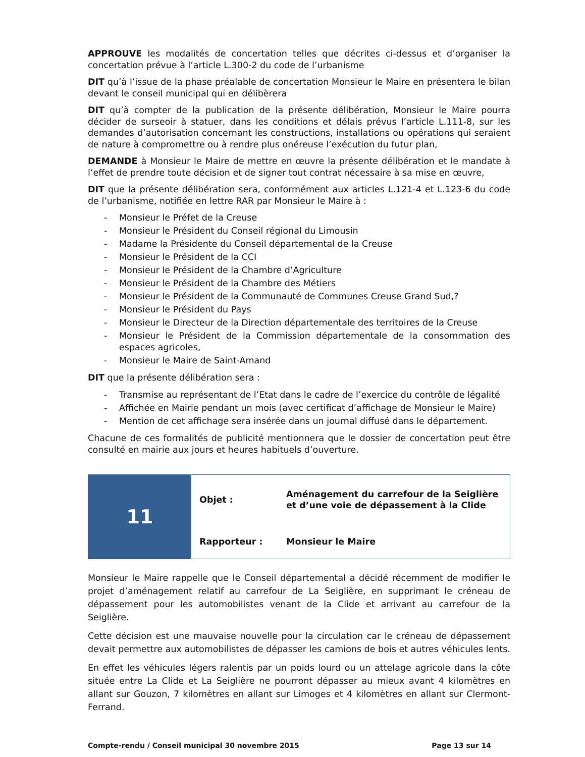APPROUVE les modalités de concertation telles que décrites ci-dessus et d’organiser la concertation prévue à l’article L.300-2 du code de l’urbanisme
DIT qu’à l’issue de la phase préalable de concertation Monsieur le Maire en présentera le bilan devant le conseil municipal qui en délibèrera
DIT qu’à compter de la publication de la présente délibération, Monsieur le Maire pourra décider de surseoir à statuer, dans les conditions et délais prévus l’article L.111-8, sur les demandes d’autorisation concernant les constructions, installations ou opérations qui seraient de nature à compromettre ou à rendre plus onéreuse l’exécution du futur plan,
DEMANDE à Monsieur le Maire de mettre en œuvre la présente délibération et le mandate à l’effet de prendre toute décision et de signer tout contrat nécessaire à sa mise en œuvre,
DIT que la présente délibération sera, conformément aux articles L.121-4 et L.123-6 du code de l’urbanisme, notifiée en lettre RAR par Monsieur le Maire à :
- Monsieur le Préfet de la Creuse
- Monsieur le Président du Conseil régional du Limousin
- Madame la Présidente du Conseil départemental de la Creuse
- Monsieur le Président de la CCI
- Monsieur le Président de la Chambre d’Agriculture
- Monsieur le Président de la Chambre des Métiers
- Monsieur le Président de la Communauté de Communes Creuse Grand Sud,?
- Monsieur le Président du Pays
- Monsieur le Directeur de la Direction départementale des territoires de la Creuse
- Monsieur le Président de la Commission départementale de la consommation des espaces agricoles,
- Monsieur le Maire de Saint-Amand
DIT que la présente délibération sera :
- Transmise au représentant de l’Etat dans le cadre de l’exercice du contrôle de légalité
- Affichée en Mairie pendant un mois (avec certificat d’affichage de Monsieur le Maire)
- Mention de cet affichage sera insérée dans un journal diffusé dans le département.
Chacune de ces formalités de publicité mentionnera que le dossier de concertation peut être consulté en mairie aux jours et heures habituels d’ouverture.
| 11 | Objet : | Aménagement du carrefour de la Seiglière et d’une voie de dépassement à la Clide |
| | Rapporteur : | Monsieur le Maire |
Monsieur le Maire rappelle que le Conseil départemental a décidé récemment de modifier le projet d’aménagement relatif au carrefour de La Seiglière, en supprimant le créneau de dépassement pour les automobilistes venant de la Clide et arrivant au carrefour de la Seiglière.
Cette décision est une mauvaise nouvelle pour la circulation car le créneau de dépassement devait permettre aux automobilistes de dépasser les camions de bois et autres véhicules lents.
En effet les véhicules légers ralentis par un poids lourd ou un attelage agricole dans la côte située entre La Clide et La Seiglière ne pourront dépasser au mieux avant 4 kilomètres en allant sur Gouzon, 7 kilomètres en allant sur Limoges et 4 kilomètres en allant sur Clermont-Ferrand.
Compte-rendu / Conseil municipal 30 novembre 2015 Page 13 sur 14